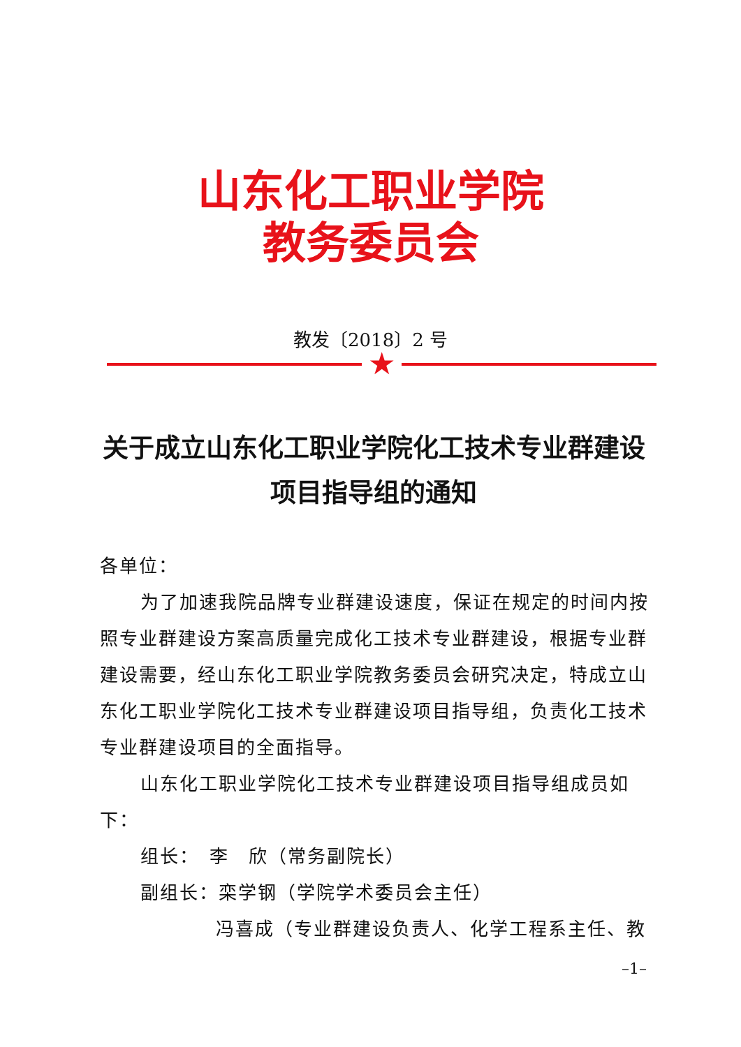山东化工职业学院
教务委员会
教发〔2018〕2 号
★
关于成立山东化工职业学院化工技术专业群建设项目指导组的通知
各单位：
为了加速我院品牌专业群建设速度，保证在规定的时间内按照专业群建设方案高质量完成化工技术专业群建设，根据专业群建设需要，经山东化工职业学院教务委员会研究决定，特成立山东化工职业学院化工技术专业群建设项目指导组，负责化工技术专业群建设项目的全面指导。
山东化工职业学院化工技术专业群建设项目指导组成员如下：
组长：　李　欣（常务副院长）
副组长：栾学钢（学院学术委员会主任）
冯喜成（专业群建设负责人、化学工程系主任、教
–1–